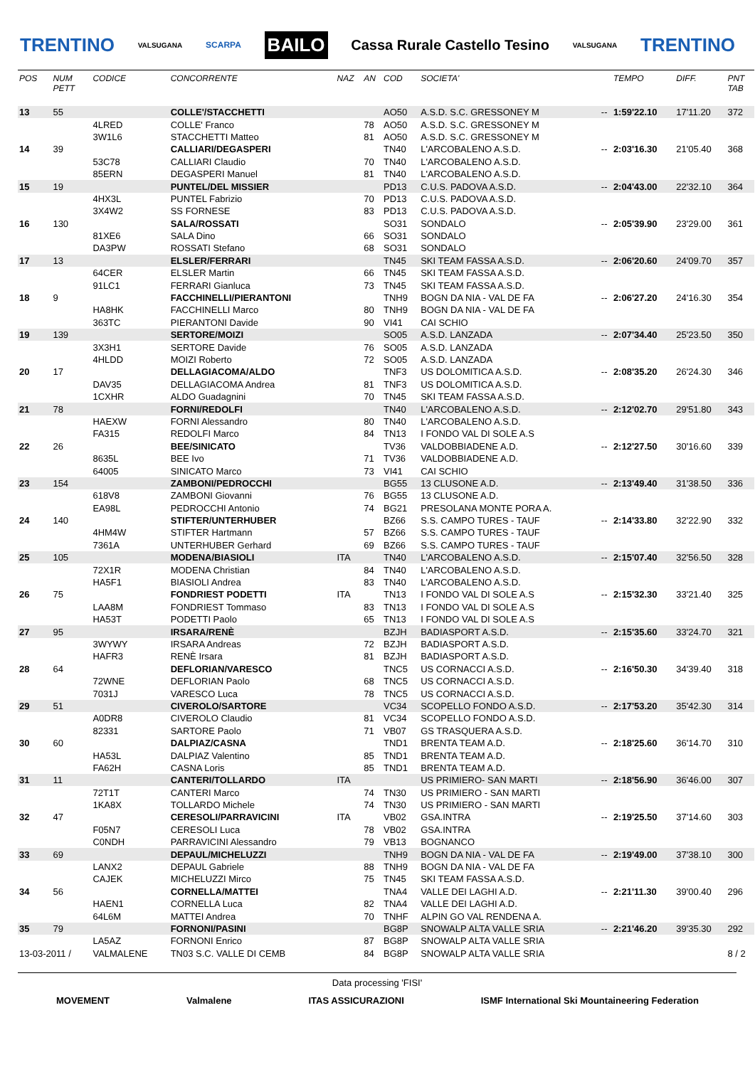TRENTINO VALSUGANA SCARPA BAILO Cassa Rurale Castello Tesino VALSUGANA TRENTINO
| POS | NUM PETT | CODICE | CONCORRENTE | NAZ | AN | COD | SOCIETA' | | TEMPO | DIFF. | PNT TAB |
| --- | --- | --- | --- | --- | --- | --- | --- | --- | --- | --- | --- |
| 13 | 55 | | COLLE'/STACCHETTI | | | AO50 | A.S.D. S.C. GRESSONEY M | -- | 1:59'22.10 | 17'11.20 | 372 |
| | | 4LRED | COLLE' Franco | | 78 | AO50 | A.S.D. S.C. GRESSONEY M | | | | |
| | | 3W1L6 | STACCHETTI Matteo | | 81 | AO50 | A.S.D. S.C. GRESSONEY M | | | | |
| 14 | 39 | | CALLIARI/DEGASPERI | | | TN40 | L'ARCOBALENO A.S.D. | -- | 2:03'16.30 | 21'05.40 | 368 |
| | | 53C78 | CALLIARI Claudio | | 70 | TN40 | L'ARCOBALENO A.S.D. | | | | |
| | | 85ERN | DEGASPERI Manuel | | 81 | TN40 | L'ARCOBALENO A.S.D. | | | | |
| 15 | 19 | | PUNTEL/DEL MISSIER | | | PD13 | C.U.S. PADOVA A.S.D. | -- | 2:04'43.00 | 22'32.10 | 364 |
| | | 4HX3L | PUNTEL Fabrizio | | 70 | PD13 | C.U.S. PADOVA A.S.D. | | | | |
| | | 3X4W2 | SS FORNESE | | 83 | PD13 | C.U.S. PADOVA A.S.D. | | | | |
| 16 | 130 | | SALA/ROSSATI | | | SO31 | SONDALO | -- | 2:05'39.90 | 23'29.00 | 361 |
| | | 81XE6 | SALA Dino | | 66 | SO31 | SONDALO | | | | |
| | | DA3PW | ROSSATI Stefano | | 68 | SO31 | SONDALO | | | | |
| 17 | 13 | | ELSLER/FERRARI | | | TN45 | SKI TEAM FASSA A.S.D. | -- | 2:06'20.60 | 24'09.70 | 357 |
| | | 64CER | ELSLER Martin | | 66 | TN45 | SKI TEAM FASSA A.S.D. | | | | |
| | | 91LC1 | FERRARI Gianluca | | 73 | TN45 | SKI TEAM FASSA A.S.D. | | | | |
| 18 | 9 | | FACCHINELLI/PIERANTONI | | | TNH9 | BOGN DA NIA - VAL DE FA | -- | 2:06'27.20 | 24'16.30 | 354 |
| | | HA8HK | FACCHINELLI Marco | | 80 | TNH9 | BOGN DA NIA - VAL DE FA | | | | |
| | | 363TC | PIERANTONI Davide | | 90 | VI41 | CAI SCHIO | | | | |
| 19 | 139 | | SERTORE/MOIZI | | | SO05 | A.S.D. LANZADA | -- | 2:07'34.40 | 25'23.50 | 350 |
| | | 3X3H1 | SERTORE Davide | | 76 | SO05 | A.S.D. LANZADA | | | | |
| | | 4HLDD | MOIZI Roberto | | 72 | SO05 | A.S.D. LANZADA | | | | |
| 20 | 17 | | DELLAGIACOMA/ALDO | | | TNF3 | US DOLOMITICA A.S.D. | -- | 2:08'35.20 | 26'24.30 | 346 |
| | | DAV35 | DELLAGIACOMA Andrea | | 81 | TNF3 | US DOLOMITICA A.S.D. | | | | |
| | | 1CXHR | ALDO Guadagnini | | 70 | TN45 | SKI TEAM FASSA A.S.D. | | | | |
| 21 | 78 | | FORNI/REDOLFI | | | TN40 | L'ARCOBALENO A.S.D. | -- | 2:12'02.70 | 29'51.80 | 343 |
| | | HAEXW | FORNI Alessandro | | 80 | TN40 | L'ARCOBALENO A.S.D. | | | | |
| | | FA315 | REDOLFI Marco | | 84 | TN13 | I FONDO VAL DI SOLE A.S | | | | |
| 22 | 26 | | BEE/SINICATO | | | TV36 | VALDOBBIADENE A.D. | -- | 2:12'27.50 | 30'16.60 | 339 |
| | | 8635L | BEE Ivo | | 71 | TV36 | VALDOBBIADENE A.D. | | | | |
| | | 64005 | SINICATO Marco | | 73 | VI41 | CAI SCHIO | | | | |
| 23 | 154 | | ZAMBONI/PEDROCCHI | | | BG55 | 13 CLUSONE A.D. | -- | 2:13'49.40 | 31'38.50 | 336 |
| | | 618V8 | ZAMBONI Giovanni | | 76 | BG55 | 13 CLUSONE A.D. | | | | |
| | | EA98L | PEDROCCHI Antonio | | 74 | BG21 | PRESOLANA MONTE PORA A. | | | | |
| 24 | 140 | | STIFTER/UNTERHUBER | | | BZ66 | S.S. CAMPO TURES - TAUF | -- | 2:14'33.80 | 32'22.90 | 332 |
| | | 4HM4W | STIFTER Hartmann | | 57 | BZ66 | S.S. CAMPO TURES - TAUF | | | | |
| | | 7361A | UNTERHUBER Gerhard | | 69 | BZ66 | S.S. CAMPO TURES - TAUF | | | | |
| 25 | 105 | | MODENA/BIASIOLI | ITA | | TN40 | L'ARCOBALENO A.S.D. | -- | 2:15'07.40 | 32'56.50 | 328 |
| | | 72X1R | MODENA Christian | | 84 | TN40 | L'ARCOBALENO A.S.D. | | | | |
| | | HA5F1 | BIASIOLI Andrea | | 83 | TN40 | L'ARCOBALENO A.S.D. | | | | |
| 26 | 75 | | FONDRIEST PODETTI | ITA | | TN13 | I FONDO VAL DI SOLE A.S | -- | 2:15'32.30 | 33'21.40 | 325 |
| | | LAA8M | FONDRIEST Tommaso | | 83 | TN13 | I FONDO VAL DI SOLE A.S | | | | |
| | | HA53T | PODETTI Paolo | | 65 | TN13 | I FONDO VAL DI SOLE A.S | | | | |
| 27 | 95 | | IRSARA/RENÈ | | | BZJH | BADIASPORT A.S.D. | -- | 2:15'35.60 | 33'24.70 | 321 |
| | | 3WYWY | IRSARA Andreas | | 72 | BZJH | BADIASPORT A.S.D. | | | | |
| | | HAFR3 | RENÈ Irsara | | 81 | BZJH | BADIASPORT A.S.D. | | | | |
| 28 | 64 | | DEFLORIAN/VARESCO | | | TNC5 | US CORNACCI A.S.D. | -- | 2:16'50.30 | 34'39.40 | 318 |
| | | 72WNE | DEFLORIAN Paolo | | 68 | TNC5 | US CORNACCI A.S.D. | | | | |
| | | 7031J | VARESCO Luca | | 78 | TNC5 | US CORNACCI A.S.D. | | | | |
| 29 | 51 | | CIVEROLO/SARTORE | | | VC34 | SCOPELLO FONDO A.S.D. | -- | 2:17'53.20 | 35'42.30 | 314 |
| | | A0DR8 | CIVEROLO Claudio | | 81 | VC34 | SCOPELLO FONDO A.S.D. | | | | |
| | | 82331 | SARTORE Paolo | | 71 | VB07 | GS TRASQUERA A.S.D. | | | | |
| 30 | 60 | | DALPIAZ/CASNA | | | TND1 | BRENTA TEAM A.D. | -- | 2:18'25.60 | 36'14.70 | 310 |
| | | HA53L | DALPIAZ Valentino | | 85 | TND1 | BRENTA TEAM A.D. | | | | |
| | | FA62H | CASNA Loris | | 85 | TND1 | BRENTA TEAM A.D. | | | | |
| 31 | 11 | | CANTERI/TOLLARDO | ITA | | | US PRIMIERO- SAN MARTI | -- | 2:18'56.90 | 36'46.00 | 307 |
| | | 72T1T | CANTERI Marco | | 74 | TN30 | US PRIMIERO - SAN MARTI | | | | |
| | | 1KA8X | TOLLARDO Michele | | 74 | TN30 | US PRIMIERO - SAN MARTI | | | | |
| 32 | 47 | | CERESOLI/PARRAVICINI | ITA | | VB02 | GSA.INTRA | -- | 2:19'25.50 | 37'14.60 | 303 |
| | | F05N7 | CERESOLI Luca | | 78 | VB02 | GSA.INTRA | | | | |
| | | C0NDH | PARRAVICINI Alessandro | | 79 | VB13 | BOGNANCO | | | | |
| 33 | 69 | | DEPAUL/MICHELUZZI | | | TNH9 | BOGN DA NIA - VAL DE FA | -- | 2:19'49.00 | 37'38.10 | 300 |
| | | LANX2 | DEPAUL Gabriele | | 88 | TNH9 | BOGN DA NIA - VAL DE FA | | | | |
| | | CAJEK | MICHELUZZI Mirco | | 75 | TN45 | SKI TEAM FASSA A.S.D. | | | | |
| 34 | 56 | | CORNELLA/MATTEI | | | TNA4 | VALLE DEI LAGHI A.D. | -- | 2:21'11.30 | 39'00.40 | 296 |
| | | HAEN1 | CORNELLA Luca | | 82 | TNA4 | VALLE DEI LAGHI A.D. | | | | |
| | | 64L6M | MATTEI Andrea | | 70 | TNHF | ALPIN GO VAL RENDENA A. | | | | |
| 35 | 79 | | FORNONI/PASINI | | | BG8P | SNOWALP ALTA VALLE SRIA | -- | 2:21'46.20 | 39'35.30 | 292 |
| | | LA5AZ | FORNONI Enrico | | 87 | BG8P | SNOWALP ALTA VALLE SRIA | | | | |
| 13-03-2011 / | | VALMALENE | TN03 S.C. VALLE DI CEMB | | 84 | BG8P | SNOWALP ALTA VALLE SRIA | | | | 8 / 2 |
Data processing 'FISI'
MOVEMENT Valmalene ITAS ASSICURAZIONI ISMF International Ski Mountaineering Federation